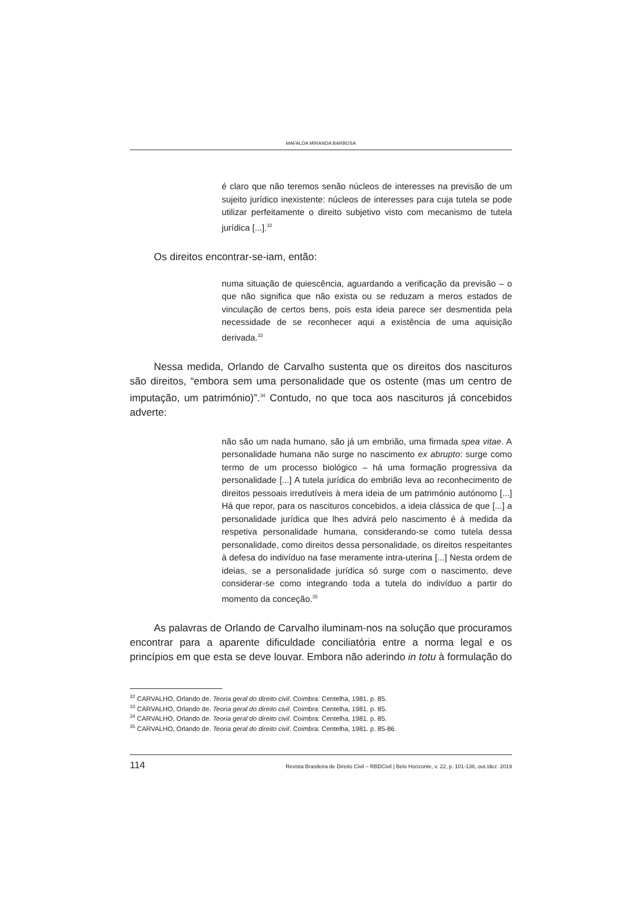MAFALDA MIRANDA BARBOSA
é claro que não teremos senão núcleos de interesses na previsão de um sujeito jurídico inexistente: núcleos de interesses para cuja tutela se pode utilizar perfeitamente o direito subjetivo visto com mecanismo de tutela jurídica [...].<sup>32</sup>
Os direitos encontrar-se-iam, então:
numa situação de quiescência, aguardando a verificação da previsão – o que não significa que não exista ou se reduzam a meros estados de vinculação de certos bens, pois esta ideia parece ser desmentida pela necessidade de se reconhecer aqui a existência de uma aquisição derivada.<sup>33</sup>
Nessa medida, Orlando de Carvalho sustenta que os direitos dos nascituros são direitos, “embora sem uma personalidade que os ostente (mas um centro de imputação, um património)”.<sup>34</sup> Contudo, no que toca aos nascituros já concebidos adverte:
não são um nada humano, são já um embrião, uma firmada spea vitae. A personalidade humana não surge no nascimento ex abrupto: surge como termo de um processo biológico – há uma formação progressiva da personalidade [...] A tutela jurídica do embrião leva ao reconhecimento de direitos pessoais irredutíveis à mera ideia de um património autónomo [...] Há que repor, para os nascituros concebidos, a ideia clássica de que [...] a personalidade jurídica que lhes advirá pelo nascimento é à medida da respetiva personalidade humana, considerando-se como tutela dessa personalidade, como direitos dessa personalidade, os direitos respeitantes à defesa do indivíduo na fase meramente intra-uterina [...] Nesta ordem de ideias, se a personalidade jurídica só surge com o nascimento, deve considerar-se como integrando toda a tutela do indivíduo a partir do momento da conceção.<sup>35</sup>
As palavras de Orlando de Carvalho iluminam-nos na solução que procuramos encontrar para a aparente dificuldade conciliatória entre a norma legal e os princípios em que esta se deve louvar. Embora não aderindo in totu à formulação do
<sup>32</sup> CARVALHO, Orlando de. Teoria geral do direito civil. Coimbra: Centelha, 1981. p. 85.
<sup>33</sup> CARVALHO, Orlando de. Teoria geral do direito civil. Coimbra: Centelha, 1981. p. 85.
<sup>34</sup> CARVALHO, Orlando de. Teoria geral do direito civil. Coimbra: Centelha, 1981. p. 85.
<sup>35</sup> CARVALHO, Orlando de. Teoria geral do direito civil. Coimbra: Centelha, 1981. p. 85-86.
114 Revista Brasileira de Direito Civil – RBDCivil | Belo Horizonte, v. 22, p. 101-138, out./dez. 2019